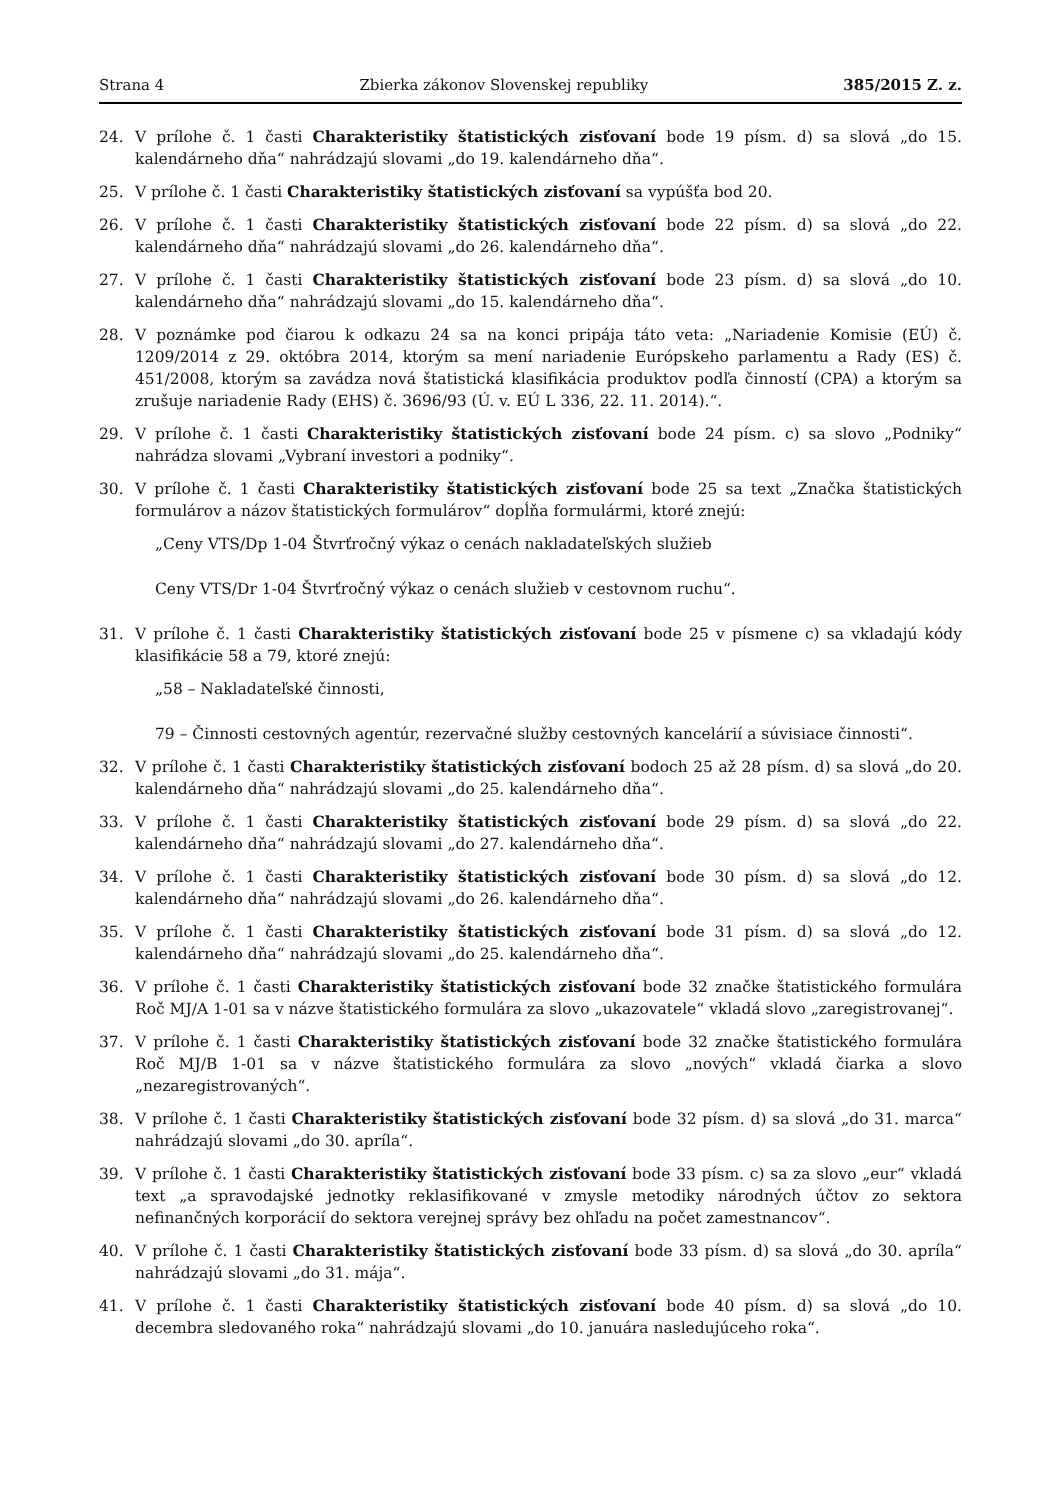Strana 4 Zbierka zákonov Slovenskej republiky 385/2015 Z. z.
24. V prílohe č. 1 časti Charakteristiky štatistických zisťovaní bode 19 písm. d) sa slová „do 15. kalendárneho dňa“ nahrádzajú slovami „do 19. kalendárneho dňa“.
25. V prílohe č. 1 časti Charakteristiky štatistických zisťovaní sa vypúšťa bod 20.
26. V prílohe č. 1 časti Charakteristiky štatistických zisťovaní bode 22 písm. d) sa slová „do 22. kalendárneho dňa“ nahrádzajú slovami „do 26. kalendárneho dňa“.
27. V prílohe č. 1 časti Charakteristiky štatistických zisťovaní bode 23 písm. d) sa slová „do 10. kalendárneho dňa“ nahrádzajú slovami „do 15. kalendárneho dňa“.
28. V poznámke pod čiarou k odkazu 24 sa na konci pripája táto veta: „Nariadenie Komisie (EÚ) č. 1209/2014 z 29. októbra 2014, ktorým sa mení nariadenie Európskeho parlamentu a Rady (ES) č. 451/2008, ktorým sa zavádza nová štatistická klasifikácia produktov podľa činností (CPA) a ktorým sa zrušuje nariadenie Rady (EHS) č. 3696/93 (Ú. v. EÚ L 336, 22. 11. 2014).“.
29. V prílohe č. 1 časti Charakteristiky štatistických zisťovaní bode 24 písm. c) sa slovo „Podniky“ nahrádza slovami „Vybraní investori a podniky“.
30. V prílohe č. 1 časti Charakteristiky štatistických zisťovaní bode 25 sa text „Značka štatistických formulárov a názov štatistických formulárov“ dopĺňa formulármi, ktoré znejú:
„Ceny VTS/Dp 1-04 Štvrťročný výkaz o cenách nakladateľských služieb
Ceny VTS/Dr 1-04 Štvrťročný výkaz o cenách služieb v cestovnom ruchu“.
31. V prílohe č. 1 časti Charakteristiky štatistických zisťovaní bode 25 v písmene c) sa vkladajú kódy klasifikácie 58 a 79, ktoré znejú:
„58 – Nakladateľské činnosti,
79 – Činnosti cestovných agentúr, rezervačné služby cestovných kancelárií a súvisiace činnosti“.
32. V prílohe č. 1 časti Charakteristiky štatistických zisťovaní bodoch 25 až 28 písm. d) sa slová „do 20. kalendárneho dňa“ nahrádzajú slovami „do 25. kalendárneho dňa“.
33. V prílohe č. 1 časti Charakteristiky štatistických zisťovaní bode 29 písm. d) sa slová „do 22. kalendárneho dňa“ nahrádzajú slovami „do 27. kalendárneho dňa“.
34. V prílohe č. 1 časti Charakteristiky štatistických zisťovaní bode 30 písm. d) sa slová „do 12. kalendárneho dňa“ nahrádzajú slovami „do 26. kalendárneho dňa“.
35. V prílohe č. 1 časti Charakteristiky štatistických zisťovaní bode 31 písm. d) sa slová „do 12. kalendárneho dňa“ nahrádzajú slovami „do 25. kalendárneho dňa“.
36. V prílohe č. 1 časti Charakteristiky štatistických zisťovaní bode 32 značke štatistického formulára Roč MJ/A 1-01 sa v názve štatistického formulára za slovo „ukazovatele“ vkladá slovo „zaregistrovanej“.
37. V prílohe č. 1 časti Charakteristiky štatistických zisťovaní bode 32 značke štatistického formulára Roč MJ/B 1-01 sa v názve štatistického formulára za slovo „nových“ vkladá čiarka a slovo „nezaregistrovaných“.
38. V prílohe č. 1 časti Charakteristiky štatistických zisťovaní bode 32 písm. d) sa slová „do 31. marca“ nahrádzajú slovami „do 30. apríla“.
39. V prílohe č. 1 časti Charakteristiky štatistických zisťovaní bode 33 písm. c) sa za slovo „eur“ vkladá text „a spravodajské jednotky reklasifikované v zmysle metodiky národných účtov zo sektora nefinančných korporácií do sektora verejnej správy bez ohľadu na počet zamestnancov“.
40. V prílohe č. 1 časti Charakteristiky štatistických zisťovaní bode 33 písm. d) sa slová „do 30. apríla“ nahrádzajú slovami „do 31. mája“.
41. V prílohe č. 1 časti Charakteristiky štatistických zisťovaní bode 40 písm. d) sa slová „do 10. decembra sledovaného roka“ nahrádzajú slovami „do 10. januára nasledujúceho roka“.